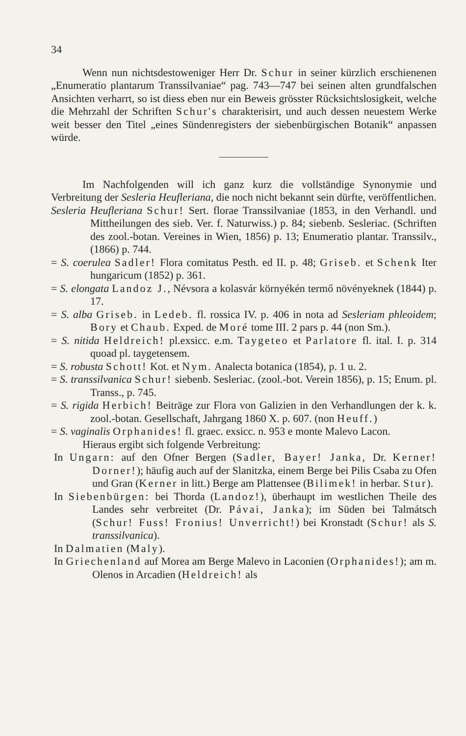34
Wenn nun nichtsdestoweniger Herr Dr. Schur in seiner kürzlich erschienenen „Enumeratio plantarum Transsilvaniae“ pag. 743—747 bei seinen alten grundfalschen Ansichten verharrt, so ist diess eben nur ein Beweis grösster Rücksichtslosigkeit, welche die Mehrzahl der Schriften Schur's charakterisirt, und auch dessen neuestem Werke weit besser den Titel „eines Sündenregisters der siebenbürgischen Botanik“ anpassen würde.
Im Nachfolgenden will ich ganz kurz die vollständige Synonymie und Verbreitung der Sesleria Heufleriana, die noch nicht bekannt sein dürfte, veröffentlichen.
Sesleria Heufleriana Schur! Sert. florae Transsilvaniae (1853, in den Verhandl. und Mittheilungen des sieb. Ver. f. Naturwiss.) p. 84; siebenb. Sesleriac. (Schriften des zool.-botan. Vereines in Wien, 1856) p. 13; Enumeratio plantar. Transsilv., (1866) p. 744.
= S. coerulea Sadler! Flora comitatus Pesth. ed II. p. 48; Griseb. et Schenk Iter hungaricum (1852) p. 361.
= S. elongata Landoz J., Névsora a kolasvár környékén termő növényeknek (1844) p. 17.
= S. alba Griseb. in Ledeb. fl. rossica IV. p. 406 in nota ad Sesleriam phleoidem; Bory et Chaub. Exped. de Moré tome III. 2 pars p. 44 (non Sm.).
= S. nitida Heldreich! pl.exsicc. e.m. Taygeteo et Parlatore fl. ital. I. p. 314 quoad pl. taygetensem.
= S. robusta Schott! Kot. et Nym. Analecta botanica (1854), p. 1 u. 2.
= S. transsilvanica Schur! siebenb. Sesleriac. (zool.-bot. Verein 1856), p. 15; Enum. pl. Transs., p. 745.
= S. rigida Herbich! Beiträge zur Flora von Galizien in den Verhandlungen der k. k. zool.-botan. Gesellschaft, Jahrgang 1860 X. p. 607. (non Heuff.)
= S. vaginalis Orphanides! fl. graec. exsicc. n. 953 e monte Malevo Lacon.
Hieraus ergibt sich folgende Verbreitung:
In Ungarn: auf den Ofner Bergen (Sadler, Bayer! Janka, Dr. Kerner! Dorner!); häufig auch auf der Slanitzka, einem Berge bei Pilis Csaba zu Ofen und Gran (Kerner in litt.) Berge am Plattensee (Bilimek! in herbar. Stur).
In Siebenbürgen: bei Thorda (Landoz!), überhaupt im westlichen Theile des Landes sehr verbreitet (Dr. Pávai, Janka); im Süden bei Talmátsch (Schur! Fuss! Fronius! Unverricht!) bei Kronstadt (Schur! als S. transsilvanica).
In Dalmatien (Maly).
In Griechenland auf Morea am Berge Malevo in Laconien (Orphanides!); am m. Olenos in Arcadien (Heldreich! als